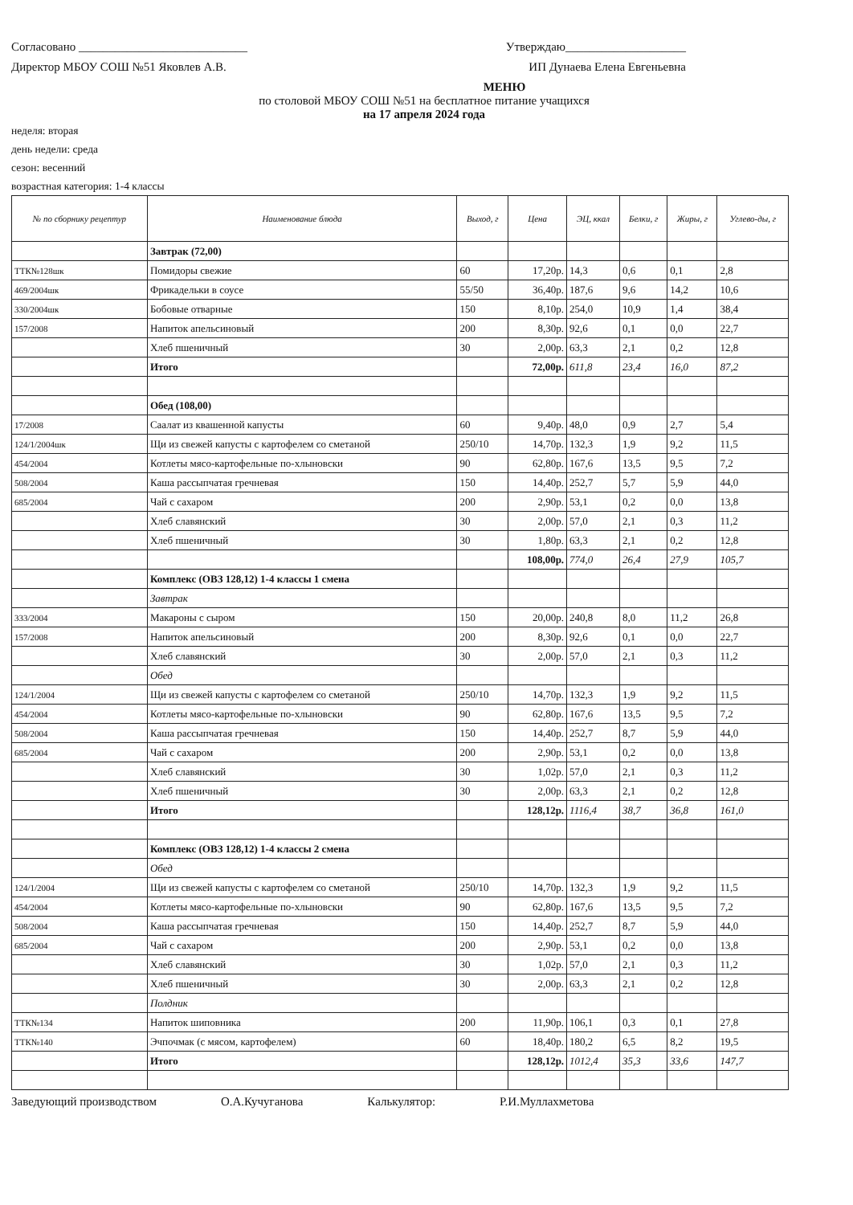Согласовано ____________________________ Утверждаю____________________
Директор МБОУ СОШ №51 Яковлев А.В. ИП Дунаева Елена Евгеньевна
МЕНЮ
по столовой МБОУ СОШ №51 на бесплатное питание учащихся
на 17 апреля 2024 года
неделя: вторая
день недели: среда
сезон: весенний
возрастная категория: 1-4 классы
| № по сборнику рецептур | Наименование блюда | Выход, г | Цена | ЭЦ, ккал | Белки, г | Жиры, г | Углево-ды, г |
| --- | --- | --- | --- | --- | --- | --- | --- |
| | Завтрак (72,00) | | | | | | |
| ТТК№128шк | Помидоры свежие | 60 | 17,20р. | 14,3 | 0,6 | 0,1 | 2,8 |
| 469/2004шк | Фрикадельки в соусе | 55/50 | 36,40р. | 187,6 | 9,6 | 14,2 | 10,6 |
| 330/2004шк | Бобовые отварные | 150 | 8,10р. | 254,0 | 10,9 | 1,4 | 38,4 |
| 157/2008 | Напиток апельсиновый | 200 | 8,30р. | 92,6 | 0,1 | 0,0 | 22,7 |
| | Хлеб пшеничный | 30 | 2,00р. | 63,3 | 2,1 | 0,2 | 12,8 |
| | Итого | | 72,00р. | 611,8 | 23,4 | 16,0 | 87,2 |
| | Обед (108,00) | | | | | | |
| 17/2008 | Саалат из квашенной капусты | 60 | 9,40р. | 48,0 | 0,9 | 2,7 | 5,4 |
| 124/1/2004шк | Щи из свежей капусты с картофелем со сметаной | 250/10 | 14,70р. | 132,3 | 1,9 | 9,2 | 11,5 |
| 454/2004 | Котлеты мясо-картофельные по-хлыновски | 90 | 62,80р. | 167,6 | 13,5 | 9,5 | 7,2 |
| 508/2004 | Каша рассыпчатая гречневая | 150 | 14,40р. | 252,7 | 5,7 | 5,9 | 44,0 |
| 685/2004 | Чай с сахаром | 200 | 2,90р. | 53,1 | 0,2 | 0,0 | 13,8 |
| | Хлеб славянский | 30 | 2,00р. | 57,0 | 2,1 | 0,3 | 11,2 |
| | Хлеб пшеничный | 30 | 1,80р. | 63,3 | 2,1 | 0,2 | 12,8 |
| | | | 108,00р. | 774,0 | 26,4 | 27,9 | 105,7 |
| | Комплекс (ОВЗ 128,12) 1-4 классы 1 смена | | | | | | |
| | Завтрак | | | | | | |
| 333/2004 | Макароны с сыром | 150 | 20,00р. | 240,8 | 8,0 | 11,2 | 26,8 |
| 157/2008 | Напиток апельсиновый | 200 | 8,30р. | 92,6 | 0,1 | 0,0 | 22,7 |
| | Хлеб славянский | 30 | 2,00р. | 57,0 | 2,1 | 0,3 | 11,2 |
| | Обед | | | | | | |
| 124/1/2004 | Щи из свежей капусты с картофелем со сметаной | 250/10 | 14,70р. | 132,3 | 1,9 | 9,2 | 11,5 |
| 454/2004 | Котлеты мясо-картофельные по-хлыновски | 90 | 62,80р. | 167,6 | 13,5 | 9,5 | 7,2 |
| 508/2004 | Каша рассыпчатая гречневая | 150 | 14,40р. | 252,7 | 8,7 | 5,9 | 44,0 |
| 685/2004 | Чай с сахаром | 200 | 2,90р. | 53,1 | 0,2 | 0,0 | 13,8 |
| | Хлеб славянский | 30 | 1,02р. | 57,0 | 2,1 | 0,3 | 11,2 |
| | Хлеб пшеничный | 30 | 2,00р. | 63,3 | 2,1 | 0,2 | 12,8 |
| | Итого | | 128,12р. | 1116,4 | 38,7 | 36,8 | 161,0 |
| | Комплекс (ОВЗ 128,12) 1-4 классы 2 смена | | | | | | |
| | Обед | | | | | | |
| 124/1/2004 | Щи из свежей капусты с картофелем со сметаной | 250/10 | 14,70р. | 132,3 | 1,9 | 9,2 | 11,5 |
| 454/2004 | Котлеты мясо-картофельные по-хлыновски | 90 | 62,80р. | 167,6 | 13,5 | 9,5 | 7,2 |
| 508/2004 | Каша рассыпчатая гречневая | 150 | 14,40р. | 252,7 | 8,7 | 5,9 | 44,0 |
| 685/2004 | Чай с сахаром | 200 | 2,90р. | 53,1 | 0,2 | 0,0 | 13,8 |
| | Хлеб славянский | 30 | 1,02р. | 57,0 | 2,1 | 0,3 | 11,2 |
| | Хлеб пшеничный | 30 | 2,00р. | 63,3 | 2,1 | 0,2 | 12,8 |
| | Полдник | | | | | | |
| ТТК№134 | Напиток шиповника | 200 | 11,90р. | 106,1 | 0,3 | 0,1 | 27,8 |
| ТТК№140 | Эчпочмак (с мясом, картофелем) | 60 | 18,40р. | 180,2 | 6,5 | 8,2 | 19,5 |
| | Итого | | 128,12р. | 1012,4 | 35,3 | 33,6 | 147,7 |
Заведующий производством О.А.Кучуганова Калькулятор: Р.И.Муллахметова